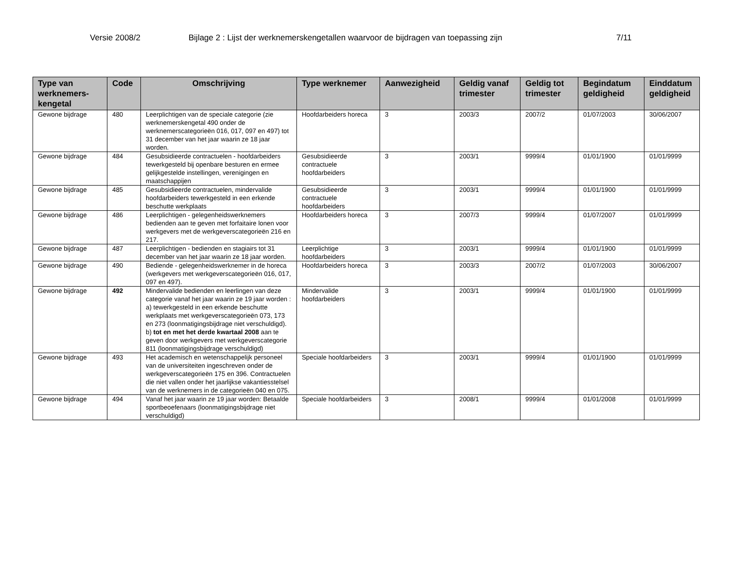Versie 2008/2 Bijlage 2 : Lijst der werknemerskengetallen waarvoor de bijdragen van toepassing zijn 7/11
| Type van werknemers-kengetal | Code | Omschrijving | Type werknemer | Aanwezigheid | Geldig vanaf trimester | Geldig tot trimester | Begindatum geldigheid | Einddatum geldigheid |
| --- | --- | --- | --- | --- | --- | --- | --- | --- |
| Gewone bijdrage | 480 | Leerplichtigen van de speciale categorie (zie werknemerskengetal 490 onder de werknemerscategorieën 016, 017, 097 en 497) tot 31 december van het jaar waarin ze 18 jaar worden. | Hoofdarbeiders horeca | 3 | 2003/3 | 2007/2 | 01/07/2003 | 30/06/2007 |
| Gewone bijdrage | 484 | Gesubsidieerde contractuelen - hoofdarbeiders tewerkgesteld bij openbare besturen en ermee gelijkgestelde instellingen, verenigingen en maatschappijen | Gesubsidieerde contractuele hoofdarbeiders | 3 | 2003/1 | 9999/4 | 01/01/1900 | 01/01/9999 |
| Gewone bijdrage | 485 | Gesubsidieerde contractuelen, mindervalide hoofdarbeiders tewerkgesteld in een erkende beschutte werkplaats | Gesubsidieerde contractuele hoofdarbeiders | 3 | 2003/1 | 9999/4 | 01/01/1900 | 01/01/9999 |
| Gewone bijdrage | 486 | Leerplichtigen - gelegenheidswerknemers bedienden aan te geven met forfaitaire lonen voor werkgevers met de werkgeverscategorieën 216 en 217. | Hoofdarbeiders horeca | 3 | 2007/3 | 9999/4 | 01/07/2007 | 01/01/9999 |
| Gewone bijdrage | 487 | Leerplichtigen - bedienden en stagiairs tot 31 december van het jaar waarin ze 18 jaar worden. | Leerplichtige hoofdarbeiders | 3 | 2003/1 | 9999/4 | 01/01/1900 | 01/01/9999 |
| Gewone bijdrage | 490 | Bediende - gelegenheidswerknemer in de horeca (werkgevers met werkgeverscategorieën 016, 017, 097 en 497). | Hoofdarbeiders horeca | 3 | 2003/3 | 2007/2 | 01/07/2003 | 30/06/2007 |
| Gewone bijdrage | 492 | Mindervalide bedienden en leerlingen van deze categorie vanaf het jaar waarin ze 19 jaar worden : a) tewerkgesteld in een erkende beschutte werkplaats met werkgeverscategorieën 073, 173 en 273 (loonmatigingsbijdrage niet verschuldigd). b) tot en met het derde kwartaal 2008 aan te geven door werkgevers met werkgeverscategorie 811 (loonmatigingsbijdrage verschuldigd) | Mindervalide hoofdarbeiders | 3 | 2003/1 | 9999/4 | 01/01/1900 | 01/01/9999 |
| Gewone bijdrage | 493 | Het academisch en wetenschappelijk personeel van de universiteiten ingeschreven onder de werkgeverscategorieën 175 en 396. Contractuelen die niet vallen onder het jaarlijkse vakantiesstelsel van de werknemers in de categorieën 040 en 075. | Speciale hoofdarbeiders | 3 | 2003/1 | 9999/4 | 01/01/1900 | 01/01/9999 |
| Gewone bijdrage | 494 | Vanaf het jaar waarin ze 19 jaar worden: Betaalde sportbeoefenaars (loonmatigingsbijdrage niet verschuldigd) | Speciale hoofdarbeiders | 3 | 2008/1 | 9999/4 | 01/01/2008 | 01/01/9999 |